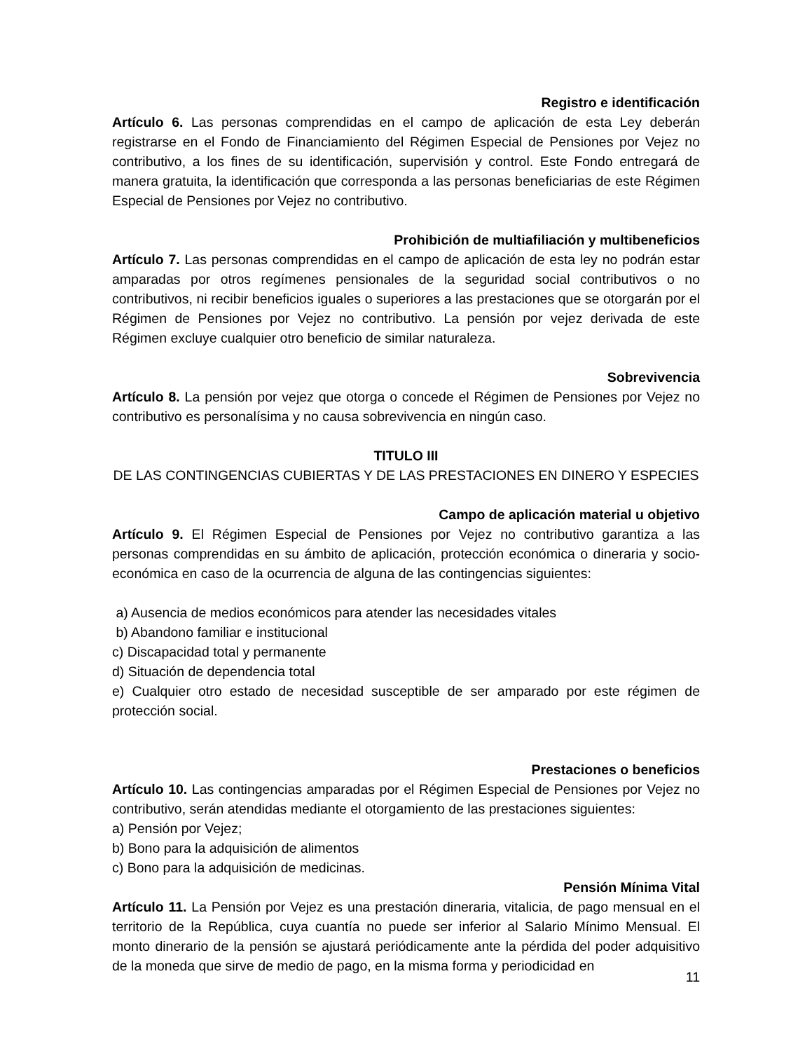Registro e identificación
Artículo 6. Las personas comprendidas en el campo de aplicación de esta Ley deberán registrarse en el Fondo de Financiamiento del Régimen Especial de Pensiones por Vejez no contributivo, a los fines de su identificación, supervisión y control. Este Fondo entregará de manera gratuita, la identificación que corresponda a las personas beneficiarias de este Régimen Especial de Pensiones por Vejez no contributivo.
Prohibición de multiafiliación y multibeneficios
Artículo 7. Las personas comprendidas en el campo de aplicación de esta ley no podrán estar amparadas por otros regímenes pensionales de la seguridad social contributivos o no contributivos, ni recibir beneficios iguales o superiores a las prestaciones que se otorgarán por el Régimen de Pensiones por Vejez no contributivo. La pensión por vejez derivada de este Régimen excluye cualquier otro beneficio de similar naturaleza.
Sobrevivencia
Artículo 8. La pensión por vejez que otorga o concede el Régimen de Pensiones por Vejez no contributivo es personalísima y no causa sobrevivencia en ningún caso.
TITULO III
DE LAS CONTINGENCIAS CUBIERTAS Y DE LAS PRESTACIONES EN DINERO Y ESPECIES
Campo de aplicación material u objetivo
Artículo 9. El Régimen Especial de Pensiones por Vejez no contributivo garantiza a las personas comprendidas en su ámbito de aplicación, protección económica o dineraria y socio-económica en caso de la ocurrencia de alguna de las contingencias siguientes:
a) Ausencia de medios económicos para atender las necesidades vitales
b) Abandono familiar e institucional
c) Discapacidad total y permanente
d) Situación de dependencia total
e) Cualquier otro estado de necesidad susceptible de ser amparado por este régimen de protección social.
Prestaciones o beneficios
Artículo 10. Las contingencias amparadas por el Régimen Especial de Pensiones por Vejez no contributivo, serán atendidas mediante el otorgamiento de las prestaciones siguientes:
a) Pensión por Vejez;
b) Bono para la adquisición de alimentos
c) Bono para la adquisición de medicinas.
Pensión Mínima Vital
Artículo 11. La Pensión por Vejez es una prestación dineraria, vitalicia, de pago mensual en el territorio de la República, cuya cuantía no puede ser inferior al Salario Mínimo Mensual. El monto dinerario de la pensión se ajustará periódicamente ante la pérdida del poder adquisitivo de la moneda que sirve de medio de pago, en la misma forma y periodicidad en
11